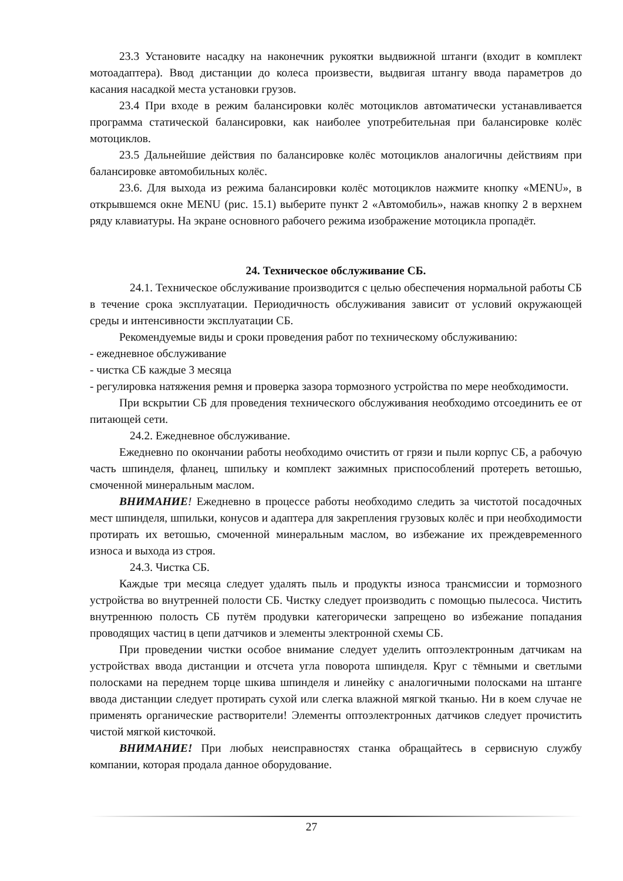23.3 Установите насадку на наконечник рукоятки выдвижной штанги (входит в комплект мотоадаптера). Ввод дистанции до колеса произвести, выдвигая штангу ввода параметров до касания насадкой места установки грузов.
23.4 При входе в режим балансировки колёс мотоциклов автоматически устанавливается программа статической балансировки, как наиболее употребительная при балансировке колёс мотоциклов.
23.5 Дальнейшие действия по балансировке колёс мотоциклов аналогичны действиям при балансировке автомобильных колёс.
23.6. Для выхода из режима балансировки колёс мотоциклов нажмите кнопку «MENU», в открывшемся окне MENU (рис. 15.1) выберите пункт 2 «Автомобиль», нажав кнопку 2 в верхнем ряду клавиатуры. На экране основного рабочего режима изображение мотоцикла пропадёт.
24. Техническое обслуживание СБ.
24.1. Техническое обслуживание производится с целью обеспечения нормальной работы СБ в течение срока эксплуатации. Периодичность обслуживания зависит от условий окружающей среды и интенсивности эксплуатации СБ.
Рекомендуемые виды и сроки проведения работ по техническому обслуживанию:
- ежедневное обслуживание
- чистка СБ каждые 3 месяца
- регулировка натяжения ремня и проверка зазора тормозного устройства по мере необходимости.
При вскрытии СБ для проведения технического обслуживания необходимо отсоединить ее от питающей сети.
24.2. Ежедневное обслуживание.
Ежедневно по окончании работы необходимо очистить от грязи и пыли корпус СБ, а рабочую часть шпинделя, фланец, шпильку и комплект зажимных приспособлений протереть ветошью, смоченной минеральным маслом.
ВНИМАНИЕ! Ежедневно в процессе работы необходимо следить за чистотой посадочных мест шпинделя, шпильки, конусов и адаптера для закрепления грузовых колёс и при необходимости протирать их ветошью, смоченной минеральным маслом, во избежание их преждевременного износа и выхода из строя.
24.3. Чистка СБ.
Каждые три месяца следует удалять пыль и продукты износа трансмиссии и тормозного устройства во внутренней полости СБ. Чистку следует производить с помощью пылесоса. Чистить внутреннюю полость СБ путём продувки категорически запрещено во избежание попадания проводящих частиц в цепи датчиков и элементы электронной схемы СБ.
При проведении чистки особое внимание следует уделить оптоэлектронным датчикам на устройствах ввода дистанции и отсчета угла поворота шпинделя. Круг с тёмными и светлыми полосками на переднем торце шкива шпинделя и линейку с аналогичными полосками на штанге ввода дистанции следует протирать сухой или слегка влажной мягкой тканью. Ни в коем случае не применять органические растворители! Элементы оптоэлектронных датчиков следует прочистить чистой мягкой кисточкой.
ВНИМАНИЕ! При любых неисправностях станка обращайтесь в сервисную службу компании, которая продала данное оборудование.
27